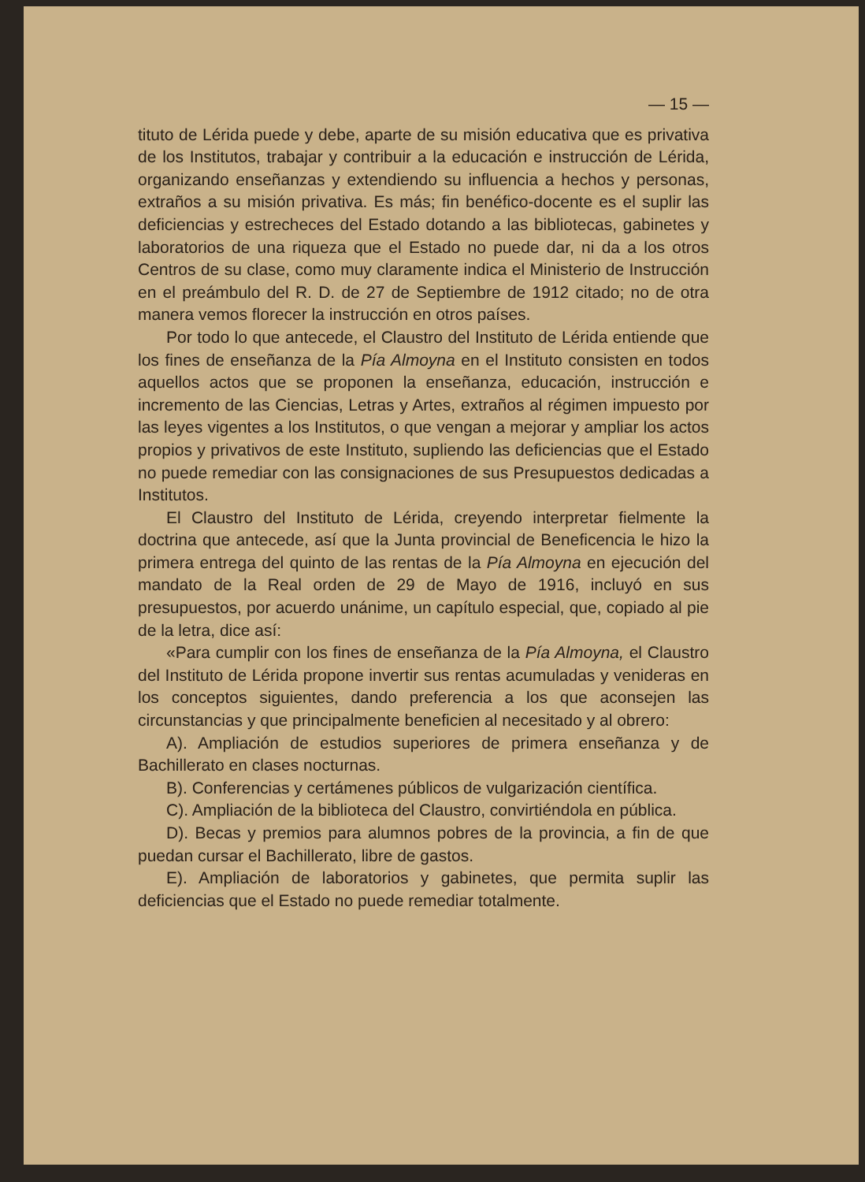— 15 —
tituto de Lérida puede y debe, aparte de su misión educativa que es privativa de los Institutos, trabajar y contribuir a la educación e instrucción de Lérida, organizando enseñanzas y extendiendo su influencia a hechos y personas, extraños a su misión privativa. Es más; fin benéfico-docente es el suplir las deficiencias y estrecheces del Estado dotando a las bibliotecas, gabinetes y laboratorios de una riqueza que el Estado no puede dar, ni da a los otros Centros de su clase, como muy claramente indica el Ministerio de Instrucción en el preámbulo del R. D. de 27 de Septiembre de 1912 citado; no de otra manera vemos florecer la instrucción en otros países.
Por todo lo que antecede, el Claustro del Instituto de Lérida entiende que los fines de enseñanza de la Pía Almoyna en el Instituto consisten en todos aquellos actos que se proponen la enseñanza, educación, instrucción e incremento de las Ciencias, Letras y Artes, extraños al régimen impuesto por las leyes vigentes a los Institutos, o que vengan a mejorar y ampliar los actos propios y privativos de este Instituto, supliendo las deficiencias que el Estado no puede remediar con las consignaciones de sus Presupuestos dedicadas a Institutos.
El Claustro del Instituto de Lérida, creyendo interpretar fielmente la doctrina que antecede, así que la Junta provincial de Beneficencia le hizo la primera entrega del quinto de las rentas de la Pía Almoyna en ejecución del mandato de la Real orden de 29 de Mayo de 1916, incluyó en sus presupuestos, por acuerdo unánime, un capítulo especial, que, copiado al pie de la letra, dice así:
«Para cumplir con los fines de enseñanza de la Pía Almoyna, el Claustro del Instituto de Lérida propone invertir sus rentas acumuladas y venideras en los conceptos siguientes, dando preferencia a los que aconsejen las circunstancias y que principalmente beneficien al necesitado y al obrero:
A). Ampliación de estudios superiores de primera enseñanza y de Bachillerato en clases nocturnas.
B). Conferencias y certámenes públicos de vulgarización científica.
C). Ampliación de la biblioteca del Claustro, convirtiéndola en pública.
D). Becas y premios para alumnos pobres de la provincia, a fin de que puedan cursar el Bachillerato, libre de gastos.
E). Ampliación de laboratorios y gabinetes, que permita suplir las deficiencias que el Estado no puede remediar totalmente.